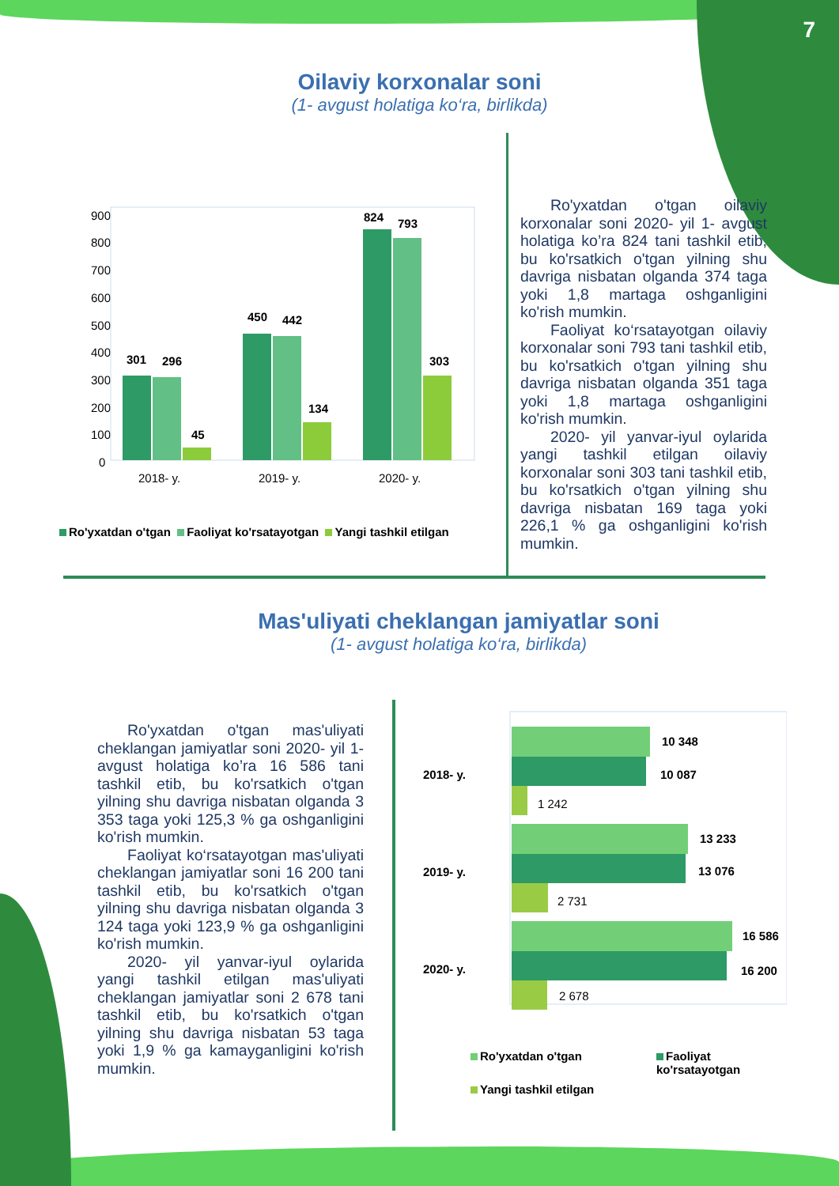7
Oilaviy korxonalar soni
(1- avgust holatiga ko‘ra, birlikda)
900
800
700
600
500
400
300
200
100
0
301
296
45
450
442
134
824
793
303
2018- y.
2019- y.
2020- y.
Ro'yxatdan o'tgan Faoliyat ko'rsatayotgan Yangi tashkil etilgan
Ro'yxatdan o'tgan oilaviy korxonalar soni 2020- yil 1- avgust holatiga ko’ra 824 tani tashkil etib, bu ko'rsatkich o'tgan yilning shu davriga nisbatan olganda 374 taga yoki 1,8 martaga oshganligini ko'rish mumkin.
Faoliyat ko‘rsatayotgan oilaviy korxonalar soni 793 tani tashkil etib, bu ko'rsatkich o'tgan yilning shu davriga nisbatan olganda 351 taga yoki 1,8 martaga oshganligini ko'rish mumkin.
2020- yil yanvar-iyul oylarida yangi tashkil etilgan oilaviy korxonalar soni 303 tani tashkil etib, bu ko'rsatkich o'tgan yilning shu davriga nisbatan 169 taga yoki 226,1 % ga oshganligini ko'rish mumkin.
Mas'uliyati cheklangan jamiyatlar soni
(1- avgust holatiga ko‘ra, birlikda)
Ro'yxatdan o'tgan mas'uliyati cheklangan jamiyatlar soni 2020- yil 1- avgust holatiga ko’ra 16 586 tani tashkil etib, bu ko'rsatkich o'tgan yilning shu davriga nisbatan olganda 3 353 taga yoki 125,3 % ga oshganligini ko'rish mumkin.
Faoliyat ko‘rsatayotgan mas'uliyati cheklangan jamiyatlar soni 16 200 tani tashkil etib, bu ko'rsatkich o'tgan yilning shu davriga nisbatan olganda 3 124 taga yoki 123,9 % ga oshganligini ko'rish mumkin.
2020- yil yanvar-iyul oylarida yangi tashkil etilgan mas'uliyati cheklangan jamiyatlar soni 2 678 tani tashkil etib, bu ko'rsatkich o'tgan yilning shu davriga nisbatan 53 taga yoki 1,9 % ga kamayganligini ko'rish mumkin.
2018- y.
2019- y.
2020- y.
10 348
10 087
13 233
13 076
16 586
16 200
1 242
2 731
2 678
Ro'yxatdan o'tgan Faoliyat ko'rsatayotgan Yangi tashkil etilgan